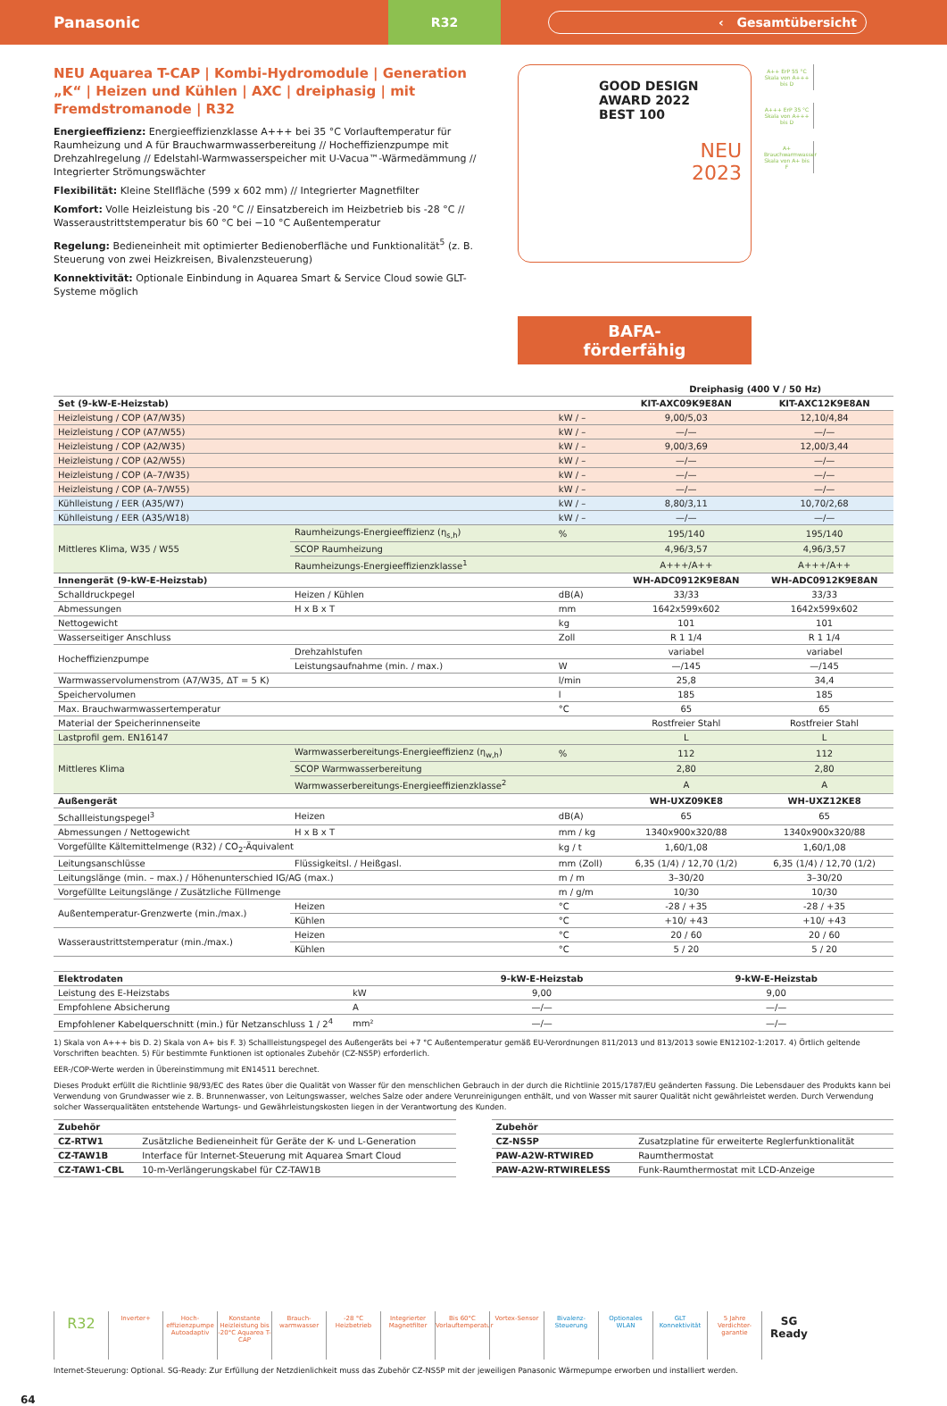Panasonic
R32
‹ Gesamtübersicht
NEU Aquarea T-CAP | Kombi-Hydromodule | Generation „K“ | Heizen und Kühlen | AXC | dreiphasig | mit Fremdstromanode | R32
Energieeffizienz: Energieeffizienzklasse A+++ bei 35 °C Vorlauftemperatur für Raumheizung und A für Brauchwarmwasserbereitung // Hocheffizienzpumpe mit Drehzahlregelung // Edelstahl-Warmwasserspeicher mit U-Vacua™-Wärmedämmung // Integrierter Strömungswächter
Flexibilität: Kleine Stellfläche (599 x 602 mm) // Integrierter Magnetfilter
Komfort: Volle Heizleistung bis -20 °C // Einsatzbereich im Heizbetrieb bis -28 °C // Wasseraustrittstemperatur bis 60 °C bei −10 °C Außentemperatur
Regelung: Bedieneinheit mit optimierter Bedienoberfläche und Funktionalität<sup>5</sup> (z. B. Steuerung von zwei Heizkreisen, Bivalenzsteuerung)
Konnektivität: Optionale Einbindung in Aquarea Smart & Service Cloud sowie GLT-Systeme möglich
GOOD DESIGN AWARD 2022
BEST 100
NEU
2023
BAFA-
förderfähig
A++ ErP 55 °C Skala von A+++ bis D
A+++ ErP 35 °C Skala von A+++ bis D
A+ Brauchwarmwasser Skala von A+ bis F
| | | | | Dreiphasig (400 V / 50 Hz) | |
| --- | --- | --- | --- | --- | --- |
| Set (9-kW-E-Heizstab) | | | | KIT-AXC09K9E8AN | KIT-AXC12K9E8AN |
| Heizleistung / COP (A7/W35) | | | kW / – | 9,00/5,03 | 12,10/4,84 |
| Heizleistung / COP (A7/W55) | | | kW / – | —/— | —/— |
| Heizleistung / COP (A2/W35) | | | kW / – | 9,00/3,69 | 12,00/3,44 |
| Heizleistung / COP (A2/W55) | | | kW / – | —/— | —/— |
| Heizleistung / COP (A–7/W35) | | | kW / – | —/— | —/— |
| Heizleistung / COP (A–7/W55) | | | kW / – | —/— | —/— |
| Kühlleistung / EER (A35/W7) | | | kW / – | 8,80/3,11 | 10,70/2,68 |
| Kühlleistung / EER (A35/W18) | | | kW / – | —/— | —/— |
| Mittleres Klima, W35 / W55 | Raumheizungs-Energieeffizienz (η<sub>s,h</sub>) | | % | 195/140 | 195/140 |
| | SCOP Raumheizung | | | 4,96/3,57 | 4,96/3,57 |
| | Raumheizungs-Energieeffizienzklasse<sup>1</sup> | | | A+++/A++ | A+++/A++ |
| Innengerät (9-kW-E-Heizstab) | | | | WH-ADC0912K9E8AN | WH-ADC0912K9E8AN |
| Schalldruckpegel | | Heizen / Kühlen | dB(A) | 33/33 | 33/33 |
| Abmessungen | | H x B x T | mm | 1642x599x602 | 1642x599x602 |
| Nettogewicht | | | kg | 101 | 101 |
| Wasserseitiger Anschluss | | | Zoll | R 1 1/4 | R 1 1/4 |
| Hocheffizienzpumpe | | Drehzahlstufen | | variabel | variabel |
| | | Leistungsaufnahme (min. / max.) | W | —/145 | —/145 |
| Warmwasservolumenstrom (A7/W35, ΔT = 5 K) | | | l/min | 25,8 | 34,4 |
| Speichervolumen | | | l | 185 | 185 |
| Max. Brauchwarmwassertemperatur | | | °C | 65 | 65 |
| Material der Speicherinnenseite | | | | Rostfreier Stahl | Rostfreier Stahl |
| Lastprofil gem. EN16147 | | | | L | L |
| Mittleres Klima | Warmwasserbereitungs-Energieeffizienz (η<sub>w,h</sub>) | | % | 112 | 112 |
| | SCOP Warmwasserbereitung | | | 2,80 | 2,80 |
| | Warmwasserbereitungs-Energieeffizienzklasse<sup>2</sup> | | | A | A |
| Außengerät | | | | WH-UXZ09KE8 | WH-UXZ12KE8 |
| Schallleistungspegel<sup>3</sup> | | Heizen | dB(A) | 65 | 65 |
| Abmessungen / Nettogewicht | | H x B x T | mm / kg | 1340x900x320/88 | 1340x900x320/88 |
| Vorgefüllte Kältemittelmenge (R32) / CO<sub>2</sub>-Äquivalent | | | kg / t | 1,60/1,08 | 1,60/1,08 |
| Leitungsanschlüsse | | Flüssigkeitsl. / Heißgasl. | mm (Zoll) | 6,35 (1/4) / 12,70 (1/2) | 6,35 (1/4) / 12,70 (1/2) |
| Leitungslänge (min. – max.) / Höhenunterschied IG/AG (max.) | | | m / m | 3–30/20 | 3–30/20 |
| Vorgefüllte Leitungslänge / Zusätzliche Füllmenge | | | m / g/m | 10/30 | 10/30 |
| Außentemperatur-Grenzwerte (min./max.) | | Heizen | °C | -28 / +35 | -28 / +35 |
| | | Kühlen | °C | +10/ +43 | +10/ +43 |
| Wasseraustrittstemperatur (min./max.) | | Heizen | °C | 20 / 60 | 20 / 60 |
| | | Kühlen | °C | 5 / 20 | 5 / 20 |
| Elektrodaten | | 9-kW-E-Heizstab | 9-kW-E-Heizstab |
| --- | --- | --- | --- |
| Leistung des E-Heizstabs | kW | 9,00 | 9,00 |
| Empfohlene Absicherung | A | —/— | —/— |
| Empfohlener Kabelquerschnitt (min.) für Netzanschluss 1 / 2<sup>4</sup> | mm² | —/— | —/— |
1) Skala von A+++ bis D. 2) Skala von A+ bis F. 3) Schallleistungspegel des Außengeräts bei +7 °C Außentemperatur gemäß EU-Verordnungen 811/2013 und 813/2013 sowie EN12102-1:2017. 4) Örtlich geltende Vorschriften beachten. 5) Für bestimmte Funktionen ist optionales Zubehör (CZ-NS5P) erforderlich.
EER-/COP-Werte werden in Übereinstimmung mit EN14511 berechnet.
Dieses Produkt erfüllt die Richtlinie 98/93/EC des Rates über die Qualität von Wasser für den menschlichen Gebrauch in der durch die Richtlinie 2015/1787/EU geänderten Fassung. Die Lebensdauer des Produkts kann bei Verwendung von Grundwasser wie z. B. Brunnenwasser, von Leitungswasser, welches Salze oder andere Verunreinigungen enthält, und von Wasser mit saurer Qualität nicht gewährleistet werden. Durch Verwendung solcher Wasserqualitäten entstehende Wartungs- und Gewährleistungskosten liegen in der Verantwortung des Kunden.
| Zubehör | |
| --- | --- |
| CZ-RTW1 | Zusätzliche Bedieneinheit für Geräte der K- und L-Generation |
| CZ-TAW1B | Interface für Internet-Steuerung mit Aquarea Smart Cloud |
| CZ-TAW1-CBL | 10-m-Verlängerungskabel für CZ-TAW1B |
| Zubehör | |
| --- | --- |
| CZ-NS5P | Zusatzplatine für erweiterte Reglerfunktionalität |
| PAW-A2W-RTWIRED | Raumthermostat |
| PAW-A2W-RTWIRELESS | Funk-Raumthermostat mit LCD-Anzeige |
R32
Inverter+ Hoch-effizienzpumpe Autoadaptiv
Konstante Heizleistung bis -20°C Aquarea T-CAP
Brauch-warmwasser
-28 °C Heizbetrieb
Integrierter Magnetfilter
Bis 60°C Vorlauftemperatur
Vortex-Sensor Bivalenz-Steuerung
Optionales WLAN
GLT Konnektivität
5 Jahre Verdichter-garantie
SG Ready
Internet-Steuerung: Optional. SG-Ready: Zur Erfüllung der Netzdienlichkeit muss das Zubehör CZ-NS5P mit der jeweiligen Panasonic Wärmepumpe erworben und installiert werden.
64